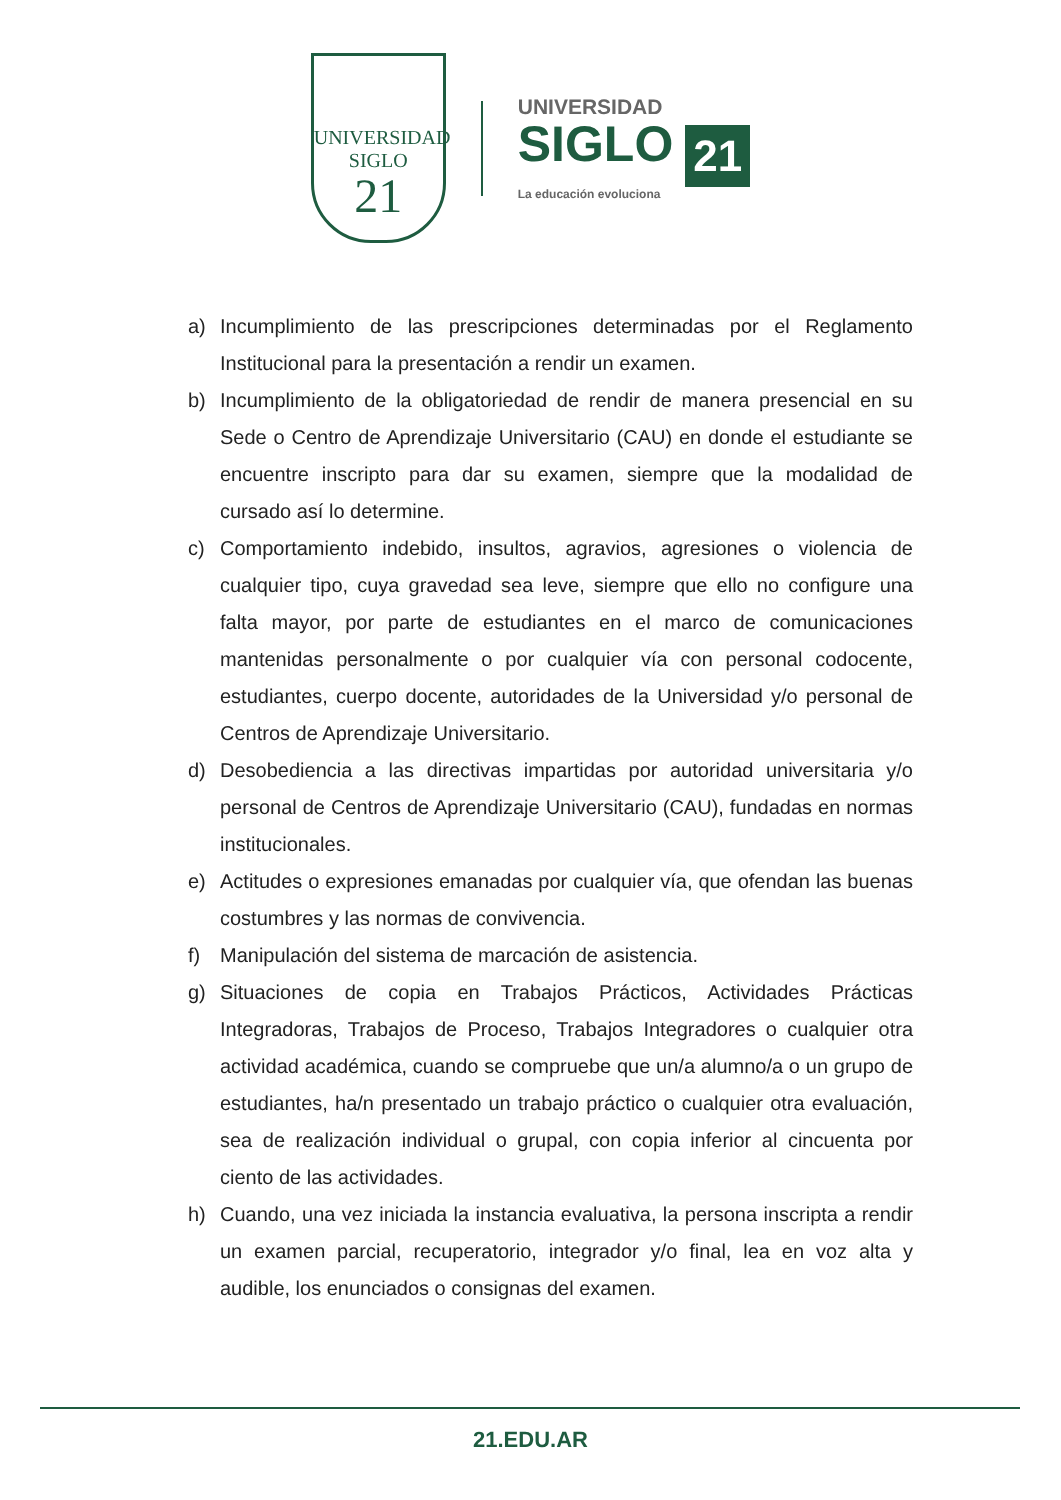UNIVERSIDAD
SIGLO
21
UNIVERSIDAD
SIGLO 21
La educación evoluciona
a) Incumplimiento de las prescripciones determinadas por el Reglamento Institucional para la presentación a rendir un examen.
b) Incumplimiento de la obligatoriedad de rendir de manera presencial en su Sede o Centro de Aprendizaje Universitario (CAU) en donde el estudiante se encuentre inscripto para dar su examen, siempre que la modalidad de cursado así lo determine.
c) Comportamiento indebido, insultos, agravios, agresiones o violencia de cualquier tipo, cuya gravedad sea leve, siempre que ello no configure una falta mayor, por parte de estudiantes en el marco de comunicaciones mantenidas personalmente o por cualquier vía con personal codocente, estudiantes, cuerpo docente, autoridades de la Universidad y/o personal de Centros de Aprendizaje Universitario.
d) Desobediencia a las directivas impartidas por autoridad universitaria y/o personal de Centros de Aprendizaje Universitario (CAU), fundadas en normas institucionales.
e) Actitudes o expresiones emanadas por cualquier vía, que ofendan las buenas costumbres y las normas de convivencia.
f) Manipulación del sistema de marcación de asistencia.
g) Situaciones de copia en Trabajos Prácticos, Actividades Prácticas Integradoras, Trabajos de Proceso, Trabajos Integradores o cualquier otra actividad académica, cuando se compruebe que un/a alumno/a o un grupo de estudiantes, ha/n presentado un trabajo práctico o cualquier otra evaluación, sea de realización individual o grupal, con copia inferior al cincuenta por ciento de las actividades.
h) Cuando, una vez iniciada la instancia evaluativa, la persona inscripta a rendir un examen parcial, recuperatorio, integrador y/o final, lea en voz alta y audible, los enunciados o consignas del examen.
21.EDU.AR